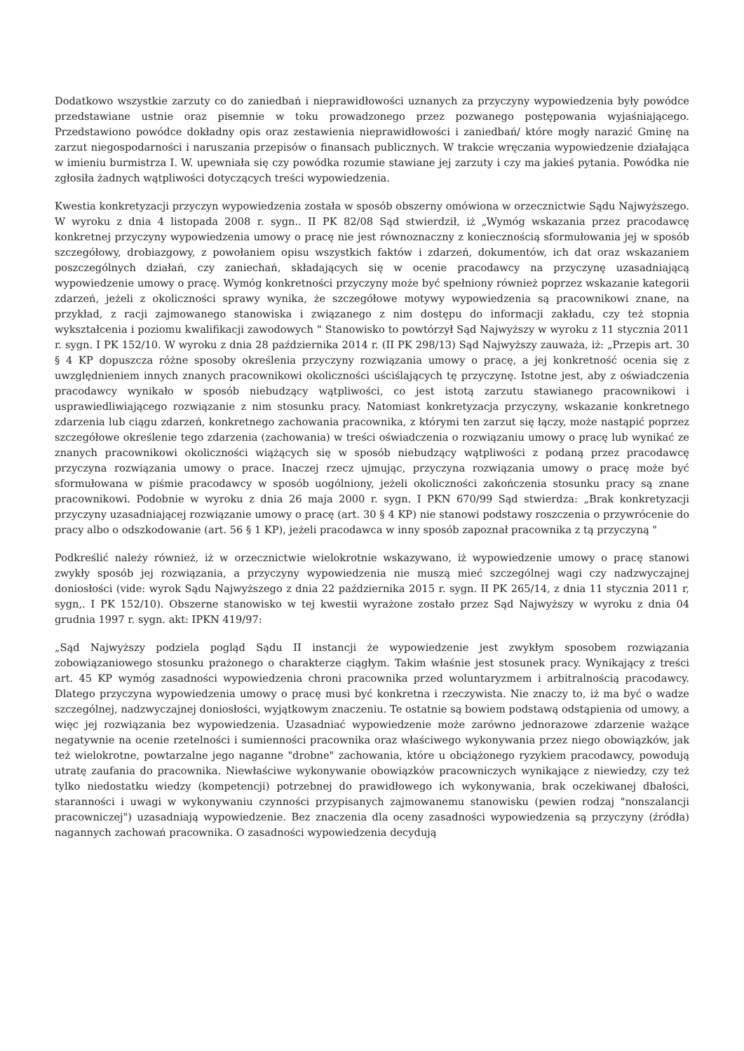Dodatkowo wszystkie zarzuty co do zaniedbań i nieprawidłowości uznanych za przyczyny wypowiedzenia były powódce przedstawiane ustnie oraz pisemnie w toku prowadzonego przez pozwanego postępowania wyjaśniającego. Przedstawiono powódce dokładny opis oraz zestawienia nieprawidłowości i zaniedbań/ które mogły narazić Gminę na zarzut niegospodarności i naruszania przepisów o finansach publicznych. W trakcie wręczania wypowiedzenie działająca w imieniu burmistrza I. W. upewniała się czy powódka rozumie stawiane jej zarzuty i czy ma jakieś pytania. Powódka nie zgłosiła żadnych wątpliwości dotyczących treści wypowiedzenia.
Kwestia konkretyzacji przyczyn wypowiedzenia została w sposób obszerny omówiona w orzecznictwie Sądu Najwyższego. W wyroku z dnia 4 listopada 2008 r. sygn.. II PK 82/08 Sąd stwierdził, iż „Wymóg wskazania przez pracodawcę konkretnej przyczyny wypowiedzenia umowy o pracę nie jest równoznaczny z koniecznością sformułowania jej w sposób szczegółowy, drobiazgowy, z powołaniem opisu wszystkich faktów i zdarzeń, dokumentów, ich dat oraz wskazaniem poszczególnych działań, czy zaniechań, składających się w ocenie pracodawcy na przyczynę uzasadniającą wypowiedzenie umowy o pracę. Wymóg konkretności przyczyny może być spełniony również poprzez wskazanie kategorii zdarzeń, jeżeli z okoliczności sprawy wynika, że szczegółowe motywy wypowiedzenia są pracownikowi znane, na przykład, z racji zajmowanego stanowiska i związanego z nim dostępu do informacji zakładu, czy też stopnia wykształcenia i poziomu kwalifikacji zawodowych " Stanowisko to powtórzył Sąd Najwyższy w wyroku z 11 stycznia 2011 r. sygn. I PK 152/10. W wyroku z dnia 28 października 2014 r. (II PK 298/13) Sąd Najwyższy zauważa, iż: „Przepis art. 30 § 4 KP dopuszcza różne sposoby określenia przyczyny rozwiązania umowy o pracę, a jej konkretność ocenia się z uwzględnieniem innych znanych pracownikowi okoliczności uściślających tę przyczynę. Istotne jest, aby z oświadczenia pracodawcy wynikało w sposób niebudzący wątpliwości, co jest istotą zarzutu stawianego pracownikowi i usprawiedliwiającego rozwiązanie z nim stosunku pracy. Natomiast konkretyzacja przyczyny, wskazanie konkretnego zdarzenia lub ciągu zdarzeń, konkretnego zachowania pracownika, z którymi ten zarzut się łączy, może nastąpić poprzez szczegółowe określenie tego zdarzenia (zachowania) w treści oświadczenia o rozwiązaniu umowy o pracę lub wynikać ze znanych pracownikowi okoliczności wiążących się w sposób niebudzący wątpliwości z podaną przez pracodawcę przyczyna rozwiązania umowy o prace. Inaczej rzecz ujmując, przyczyna rozwiązania umowy o pracę może być sformułowana w piśmie pracodawcy w sposób uogólniony, jeżeli okoliczności zakończenia stosunku pracy są znane pracownikowi. Podobnie w wyroku z dnia 26 maja 2000 r. sygn. I PKN 670/99 Sąd stwierdza: „Brak konkretyzacji przyczyny uzasadniającej rozwiązanie umowy o pracę (art. 30 § 4 KP) nie stanowi podstawy roszczenia o przywrócenie do pracy albo o odszkodowanie (art. 56 § 1 KP), jeżeli pracodawca w inny sposób zapoznał pracownika z tą przyczyną "
Podkreślić należy również, iż w orzecznictwie wielokrotnie wskazywano, iż wypowiedzenie umowy o pracę stanowi zwykły sposób jej rozwiązania, a przyczyny wypowiedzenia nie muszą mieć szczególnej wagi czy nadzwyczajnej doniosłości (vide: wyrok Sądu Najwyższego z dnia 22 października 2015 r. sygn. II PK 265/14, z dnia 11 stycznia 2011 r, sygn,. I PK 152/10). Obszerne stanowisko w tej kwestii wyrażone zostało przez Sąd Najwyższy w wyroku z dnia 04 grudnia 1997 r. sygn. akt: IPKN 419/97:
„Sąd Najwyższy podziela pogląd Sądu II instancji że wypowiedzenie jest zwykłym sposobem rozwiązania zobowiązaniowego stosunku prażonego o charakterze ciągłym. Takim właśnie jest stosunek pracy. Wynikający z treści art. 45 KP wymóg zasadności wypowiedzenia chroni pracownika przed woluntaryzmem i arbitralnością pracodawcy. Dlatego przyczyna wypowiedzenia umowy o pracę musi być konkretna i rzeczywista. Nie znaczy to, iż ma być o wadze szczególnej, nadzwyczajnej doniosłości, wyjątkowym znaczeniu. Te ostatnie są bowiem podstawą odstąpienia od umowy, a więc jej rozwiązania bez wypowiedzenia. Uzasadniać wypowiedzenie może zarówno jednorazowe zdarzenie ważące negatywnie na ocenie rzetelności i sumienności pracownika oraz właściwego wykonywania przez niego obowiązków, jak też wielokrotne, powtarzalne jego naganne "drobne" zachowania, które u obciążonego ryzykiem pracodawcy, powodują utratę zaufania do pracownika. Niewłaściwe wykonywanie obowiązków pracowniczych wynikające z niewiedzy, czy też tylko niedostatku wiedzy (kompetencji) potrzebnej do prawidłowego ich wykonywania, brak oczekiwanej dbałości, staranności i uwagi w wykonywaniu czynności przypisanych zajmowanemu stanowisku (pewien rodzaj "nonszalancji pracowniczej") uzasadniają wypowiedzenie. Bez znaczenia dla oceny zasadności wypowiedzenia są przyczyny (źródła) nagannych zachowań pracownika. O zasadności wypowiedzenia decydują